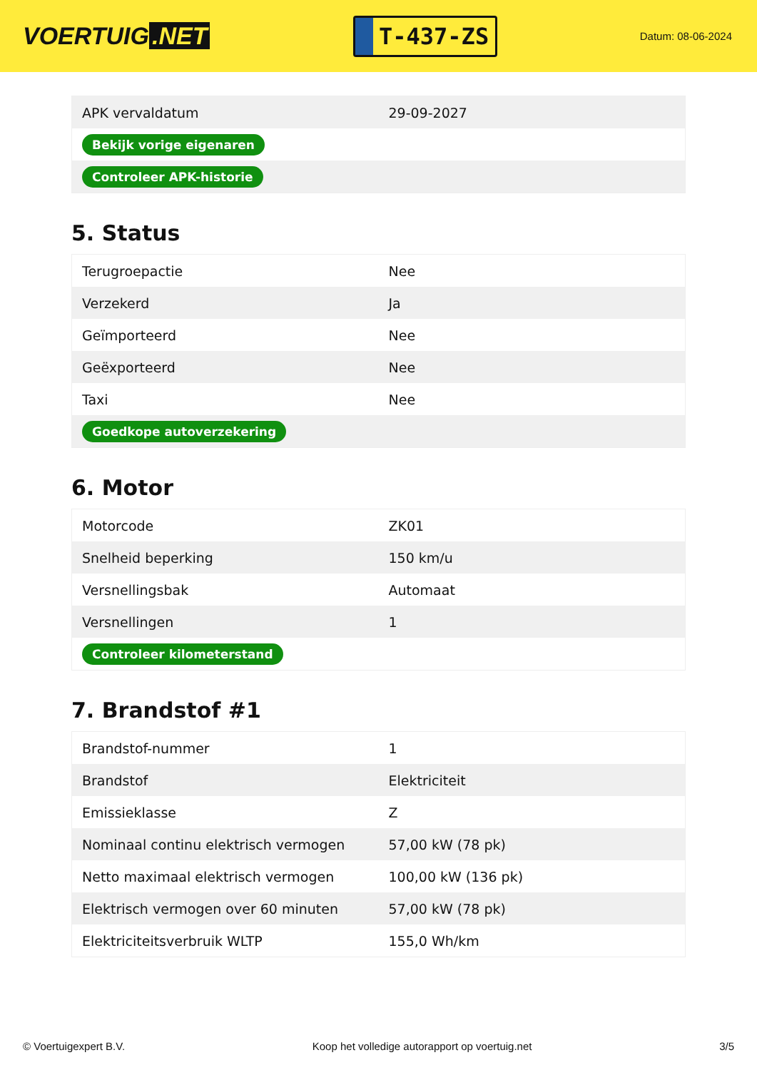VOERTUIG.NET
T-437-ZS
Datum: 08-06-2024
| APK vervaldatum | 29-09-2027 |
| Bekijk vorige eigenaren | |
| Controleer APK-historie | |
5. Status
| Terugroepactie | Nee |
| Verzekerd | Ja |
| Geïmporteerd | Nee |
| Geëxporteerd | Nee |
| Taxi | Nee |
| Goedkope autoverzekering | |
6. Motor
| Motorcode | ZK01 |
| Snelheid beperking | 150 km/u |
| Versnellingsbak | Automaat |
| Versnellingen | 1 |
| Controleer kilometerstand | |
7. Brandstof #1
| Brandstof-nummer | 1 |
| Brandstof | Elektriciteit |
| Emissieklasse | Z |
| Nominaal continu elektrisch vermogen | 57,00 kW (78 pk) |
| Netto maximaal elektrisch vermogen | 100,00 kW (136 pk) |
| Elektrisch vermogen over 60 minuten | 57,00 kW (78 pk) |
| Elektriciteitsverbruik WLTP | 155,0 Wh/km |
© Voertuigexpert B.V. Koop het volledige autorapport op voertuig.net 3/5